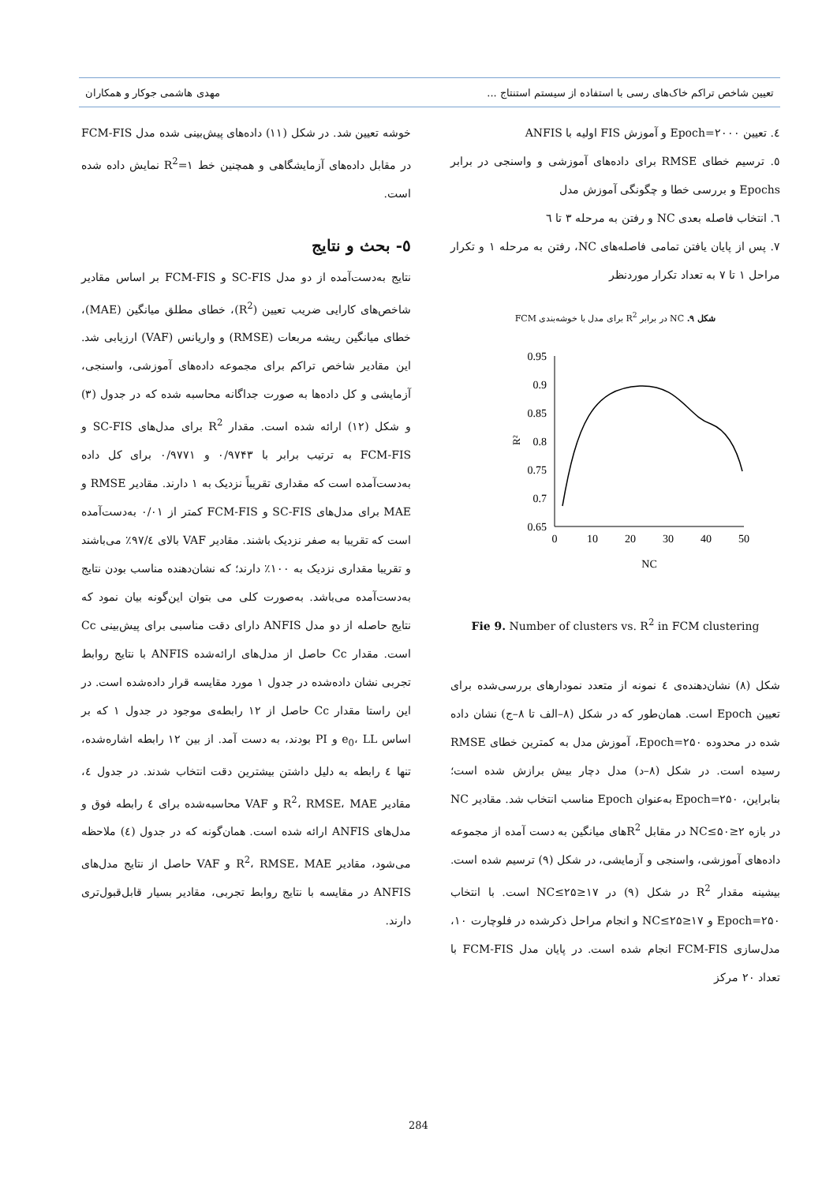تعیین شاخص تراکم خاک‌های رسی با استفاده از سیستم استنتاج ... مهدی هاشمی جوکار و همکاران
٤. تعیین Epoch=۲۰۰۰ و آموزش FIS اولیه با ANFIS
٥. ترسیم خطای RMSE برای داده‌های آموزشی و واسنجی در برابر Epochs و بررسی خطا و چگونگی آموزش مدل
٦. انتخاب فاصله بعدی NC و رفتن به مرحله ۳ تا ٦
٧. پس از پایان یافتن تمامی فاصله‌های NC، رفتن به مرحله ۱ و تکرار مراحل ۱ تا ۷ به تعداد تکرار موردنظر
شکل ۹. NC در برابر R<sup>2</sup> برای مدل با خوشه‌بندی FCM
0.95
0.9
0.85
0.8
0.75
0.7
0.65
R²
0
10
20
30
40
50
NC
Fie 9. Number of clusters vs. R<sup>2</sup> in FCM clustering
شکل (۸) نشان‌دهنده‌ی ٤ نمونه از متعدد نمودارهای بررسی‌شده برای تعیین Epoch است. همان‌طور که در شکل (۸–الف تا ۸–ج) نشان داده شده در محدوده Epoch=۲۵۰، آموزش مدل به کمترین خطای RMSE رسیده است. در شکل (۸–د) مدل دچار بیش برازش شده است؛ بنابراین، Epoch=۲۵۰ به‌عنوان Epoch مناسب انتخاب شد. مقادیر NC در بازه ۲≤NC≤۵۰ در مقابل R<sup>2</sup>های میانگین به دست آمده از مجموعه داده‌های آموزشی، واسنجی و آزمایشی، در شکل (۹) ترسیم شده است. بیشینه مقدار R<sup>2</sup> در شکل (۹) در ۱۷≤NC≤۲۵ است. با انتخاب Epoch=۲۵۰ و ۱۷≤NC≤۲۵ و انجام مراحل ذکرشده در فلوچارت ۱۰، مدل‌سازی FCM-FIS انجام شده است. در پایان مدل FCM-FIS با تعداد ۲۰ مرکز
خوشه تعیین شد. در شکل (۱۱) داده‌های پیش‌بینی شده مدل FCM-FIS در مقابل داده‌های آزمایشگاهی و همچنین خط R<sup>2</sup>=۱ نمایش داده شده است.
٥- بحث و نتایج
نتایج به‌دست‌آمده از دو مدل SC-FIS و FCM-FIS بر اساس مقادیر شاخص‌های کارایی ضریب تعیین (R<sup>2</sup>)، خطای مطلق میانگین (MAE)، خطای میانگین ریشه مربعات (RMSE) و واریانس (VAF) ارزیابی شد. این مقادیر شاخص تراکم برای مجموعه داده‌های آموزشی، واسنجی، آزمایشی و کل داده‌ها به صورت جداگانه محاسبه شده که در جدول (۳) و شکل (۱۲) ارائه شده است. مقدار R<sup>2</sup> برای مدل‌های SC-FIS و FCM-FIS به ترتیب برابر با ۰/۹۷۴۳ و ۰/۹۷۷۱ برای کل داده به‌دست‌آمده است که مقداری تقریباً نزدیک به ۱ دارند. مقادیر RMSE و MAE برای مدل‌های SC-FIS و FCM-FIS کمتر از ۰/۰۱ به‌دست‌آمده است که تقریبا به صفر نزدیک باشند. مقادیر VAF بالای ۹۷/٤٪ می‌باشند و تقریبا مقداری نزدیک به ۱۰۰٪ دارند؛ که نشان‌دهنده مناسب بودن نتایج به‌دست‌آمده می‌باشد. به‌صورت کلی می بتوان این‌گونه بیان نمود که نتایج حاصله از دو مدل ANFIS دارای دقت مناسبی برای پیش‌بینی Cc است. مقدار Cc حاصل از مدل‌های ارائه‌شده ANFIS با نتایج روابط تجربی نشان داده‌شده در جدول ۱ مورد مقایسه قرار داده‌شده است. در این راستا مقدار Cc حاصل از ۱۲ رابطه‌ی موجود در جدول ۱ که بر اساس e<sub>0</sub>، LL و PI بودند، به دست آمد. از بین ۱۲ رابطه اشاره‌شده، تنها ٤ رابطه به دلیل داشتن بیشترین دقت انتخاب شدند. در جدول ٤، مقادیر R<sup>2</sup>، RMSE، MAE و VAF محاسبه‌شده برای ٤ رابطه فوق و مدل‌های ANFIS ارائه شده است. همان‌گونه که در جدول (٤) ملاحظه می‌شود، مقادیر R<sup>2</sup>، RMSE، MAE و VAF حاصل از نتایج مدل‌های ANFIS در مقایسه با نتایج روابط تجربی، مقادیر بسیار قابل‌قبول‌تری دارند.
284